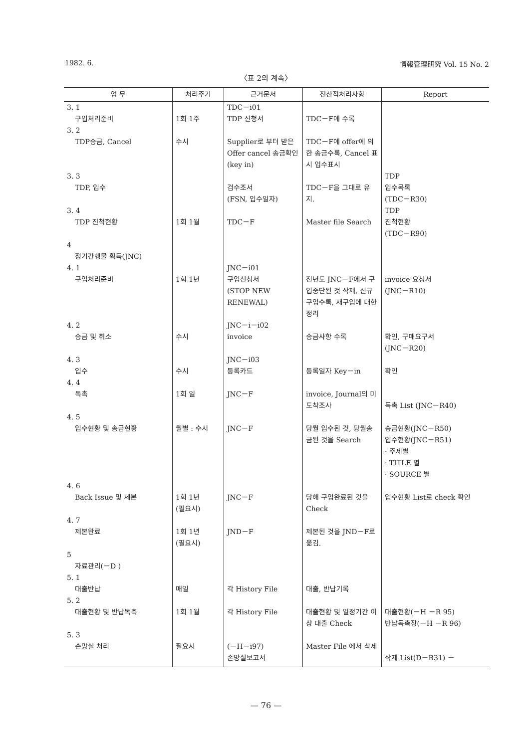1982. 6. 情報管理研究 Vol. 15 No. 2
〈표 2의 계속〉
| 업 무 | 처리주기 | 근거문서 | 전산적처리사항 | Report |
| --- | --- | --- | --- | --- |
| 3. 1 구입처리준비 | 1회 1주 | TDC－i01 TDP 신청서 | TDC－F에 수록 | |
| 3. 2 TDP송금, Cancel | 수시 | Supplier로 부터 받은 Offer cancel 송금확인 (key in) | TDC－F에 offer에 의한 송금수록, Cancel 표시 입수표시 | |
| 3. 3 TDP, 입수 | | 검수조서 (FSN, 입수일자) | TDC－F을 그대로 유지. | TDP 입수목록 (TDC－R30) |
| 3. 4 TDP 진척현황 | 1회 1월 | TDC－F | Master file Search | TDP 진척현황 (TDC－R90) |
| 4 정기간행물 획득(JNC) | | | | |
| 4. 1 구입처리준비 | 1회 1년 | JNC－i01 구입신청서 (STOP NEW RENEWAL) | 전년도 JNC－F에서 구입중단된 것 삭제, 신규 구입수록, 재구입에 대한 정리 | invoice 요청서 (JNC－R10) |
| 4. 2 송금 및 취소 | 수시 | JNC－i－i02 invoice | 송금사항 수록 | 확인, 구매요구서 (JNC－R20) |
| 4. 3 입수 | 수시 | JNC－i03 등록카드 | 등록일자 Key－in | 확인 |
| 4. 4 독촉 | 1회 일 | JNC－F | invoice, Journal의 미도착조사 | 독촉 List (JNC－R40) |
| 4. 5 입수현황 및 송금현황 | 월별 : 수시 | JNC－F | 당월 입수된 것, 당월송금된 것을 Search | 송금현황(JNC－R50) 입수현황(JNC－R51) · 주제별 · TITLE 별 · SOURCE 별 |
| 4. 6 Back Issue 및 제본 | 1회 1년 (필요시) | JNC－F | 당해 구입완료된 것을 Check | 입수현황 List로 check 확인 |
| 4. 7 제본완료 | 1회 1년 (필요시) | JND－F | 제본된 것을 JND－F로 옮김. | |
| 5 자료관리(－D ) | | | | |
| 5. 1 대출반납 | 매일 | 각 History File | 대출, 반납기록 | |
| 5. 2 대출현황 및 반납독촉 | 1회 1월 | 각 History File | 대출현황 및 일정기간 이상 대출 Check | 대출현황(－H －R 95) 반납독촉장(－H －R 96) |
| 5. 3 손망실 처리 | 필요시 | (－H－i97) 손망실보고서 | Master File 에서 삭제 | 삭제 List(D－R31) － |
— 76 —